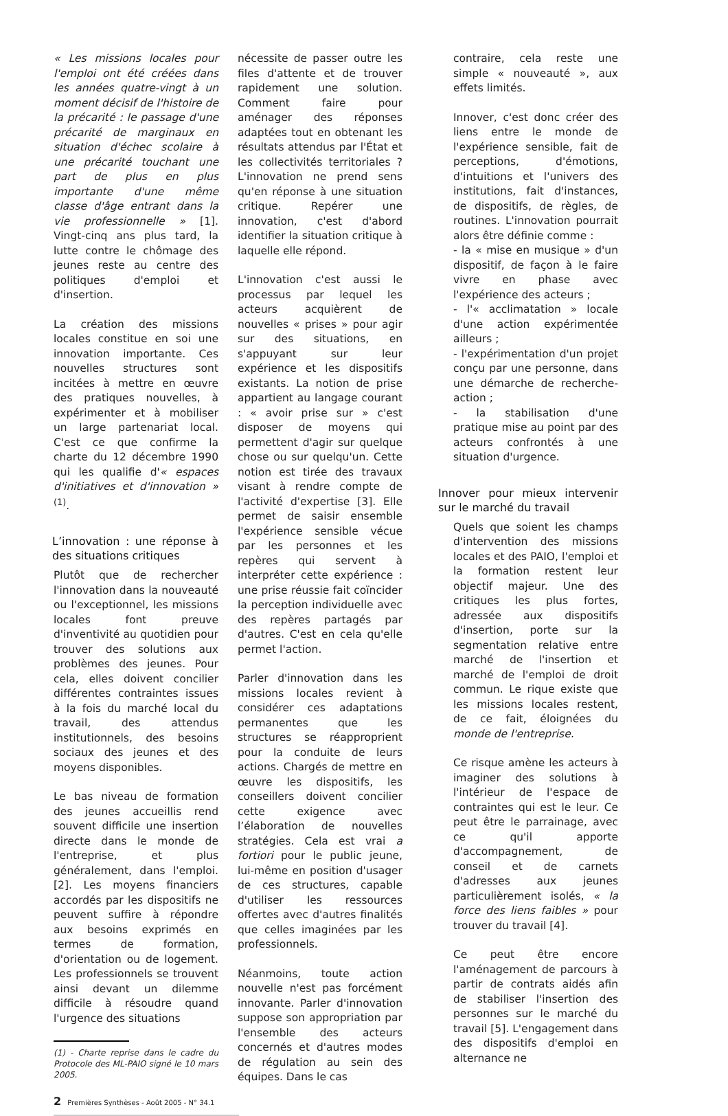« Les missions locales pour l'emploi ont été créées dans les années quatre-vingt à un moment décisif de l'histoire de la précarité : le passage d'une précarité de marginaux en situation d'échec scolaire à une précarité touchant une part de plus en plus importante d'une même classe d'âge entrant dans la vie professionnelle » [1]. Vingt-cinq ans plus tard, la lutte contre le chômage des jeunes reste au centre des politiques d'emploi et d'insertion.
La création des missions locales constitue en soi une innovation importante. Ces nouvelles structures sont incitées à mettre en œuvre des pratiques nouvelles, à expérimenter et à mobiliser un large partenariat local. C'est ce que confirme la charte du 12 décembre 1990 qui les qualifie d'« espaces d'initiatives et d'innovation » <sup>(1)</sup>.
L’innovation : une réponse à des situations critiques
Plutôt que de rechercher l'innovation dans la nouveauté ou l'exceptionnel, les missions locales font preuve d'inventivité au quotidien pour trouver des solutions aux problèmes des jeunes. Pour cela, elles doivent concilier différentes contraintes issues à la fois du marché local du travail, des attendus institutionnels, des besoins sociaux des jeunes et des moyens disponibles.
Le bas niveau de formation des jeunes accueillis rend souvent difficile une insertion directe dans le monde de l'entreprise, et plus généralement, dans l'emploi. [2]. Les moyens financiers accordés par les dispositifs ne peuvent suffire à répondre aux besoins exprimés en termes de formation, d'orientation ou de logement. Les professionnels se trouvent ainsi devant un dilemme difficile à résoudre quand l'urgence des situations
(1) - Charte reprise dans le cadre du Protocole des ML-PAIO signé le 10 mars 2005.
2 Premières Synthèses - Août 2005 - N° 34.1
nécessite de passer outre les files d'attente et de trouver rapidement une solution. Comment faire pour aménager des réponses adaptées tout en obtenant les résultats attendus par l'État et les collectivités territoriales ? L'innovation ne prend sens qu'en réponse à une situation critique. Repérer une innovation, c'est d'abord identifier la situation critique à laquelle elle répond.
L'innovation c'est aussi le processus par lequel les acteurs acquièrent de nouvelles « prises » pour agir sur des situations, en s'appuyant sur leur expérience et les dispositifs existants. La notion de prise appartient au langage courant : « avoir prise sur » c'est disposer de moyens qui permettent d'agir sur quelque chose ou sur quelqu'un. Cette notion est tirée des travaux visant à rendre compte de l'activité d'expertise [3]. Elle permet de saisir ensemble l'expérience sensible vécue par les personnes et les repères qui servent à interpréter cette expérience : une prise réussie fait coïncider la perception individuelle avec des repères partagés par d'autres. C'est en cela qu'elle permet l'action.
Parler d'innovation dans les missions locales revient à considérer ces adaptations permanentes que les structures se réapproprient pour la conduite de leurs actions. Chargés de mettre en œuvre les dispositifs, les conseillers doivent concilier cette exigence avec l’élaboration de nouvelles stratégies. Cela est vrai a fortiori pour le public jeune, lui-même en position d'usager de ces structures, capable d'utiliser les ressources offertes avec d'autres finalités que celles imaginées par les professionnels.
Néanmoins, toute action nouvelle n'est pas forcément innovante. Parler d'innovation suppose son appropriation par l'ensemble des acteurs concernés et d'autres modes de régulation au sein des équipes. Dans le cas
contraire, cela reste une simple « nouveauté », aux effets limités.
Innover, c'est donc créer des liens entre le monde de l'expérience sensible, fait de perceptions, d'émotions, d'intuitions et l'univers des institutions, fait d'instances, de dispositifs, de règles, de routines. L'innovation pourrait alors être définie comme :
- la « mise en musique » d'un dispositif, de façon à le faire vivre en phase avec l'expérience des acteurs ;
- l'« acclimatation » locale d'une action expérimentée ailleurs ;
- l'expérimentation d'un projet conçu par une personne, dans une démarche de recherche-action ;
- la stabilisation d'une pratique mise au point par des acteurs confrontés à une situation d'urgence.
Innover pour mieux intervenir sur le marché du travail
Quels que soient les champs d'intervention des missions locales et des PAIO, l'emploi et la formation restent leur objectif majeur. Une des critiques les plus fortes, adressée aux dispositifs d'insertion, porte sur la segmentation relative entre marché de l'insertion et marché de l'emploi de droit commun. Le rique existe que les missions locales restent, de ce fait, éloignées du monde de l'entreprise.
Ce risque amène les acteurs à imaginer des solutions à l'intérieur de l'espace de contraintes qui est le leur. Ce peut être le parrainage, avec ce qu'il apporte d'accompagnement, de conseil et de carnets d'adresses aux jeunes particulièrement isolés, « la force des liens faibles » pour trouver du travail [4].
Ce peut être encore l'aménagement de parcours à partir de contrats aidés afin de stabiliser l'insertion des personnes sur le marché du travail [5]. L'engagement dans des dispositifs d'emploi en alternance ne